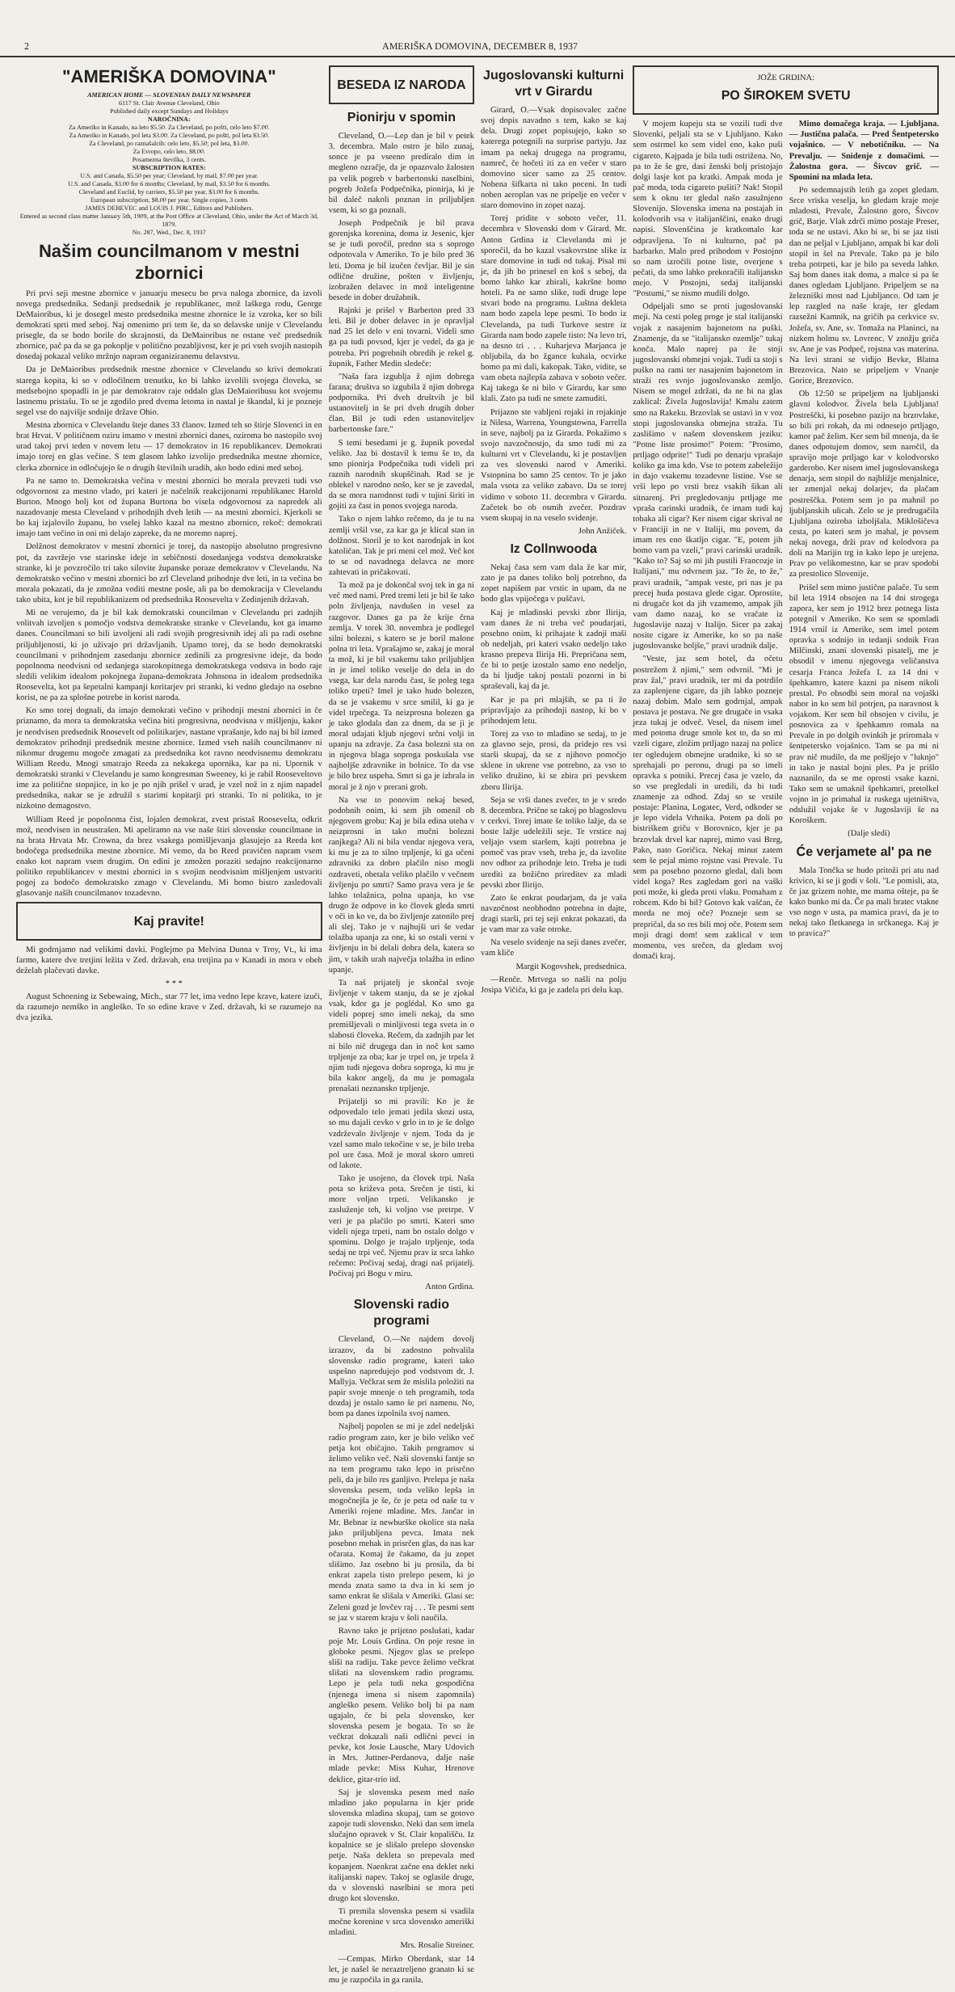2 AMERIŠKA DOMOVINA, DECEMBER 8, 1937
"AMERIŠKA DOMOVINA"
AMERICAN HOME — SLOVENIAN DAILY NEWSPAPER
6117 St. Clair Avenue Cleveland, Ohio
Published daily except Sundays and Holidays
NAROČNINA:
Za Ameriko in Kanado, na leto $5.50. Za Cleveland, po pošti, celo leto $7.00.
Za Ameriko in Kanado, pol leta $3.00. Za Cleveland, po pošti, pol leta $3.50.
Za Cleveland, po raznašalcih: celo leto, $5.50; pol leta, $3.00.
Za Evropo, celo leto, $8.00.
Posamezna številka, 3 cents.
SUBSCRIPTION RATES:
U.S. and Canada, $5.50 per year; Cleveland, by mail, $7.00 per year.
U.S. and Canada, $3.00 for 6 months; Cleveland, by mail, $3.50 for 6 months.
Cleveland and Euclid, by carriers, $5.50 per year, $3.00 for 6 months.
European subscription, $8.00 per year. Single copies, 3 cents
JAMES DEBEVEC and LOUIS J. PIRC, Editors and Publishers.
Entered as second class matter January 5th, 1909, at the Post Office at Cleveland, Ohio, under the Act of March 3d, 1879.
No. 287, Wed., Dec. 8, 1937
Našim councilmanom v mestni zbornici
Pri prvi seji mestne zbornice v januarju mesecu bo prva naloga zbornice, da izvoli novega predsednika. Sedanji predsednik je republikanec, mož laškega rodu, George DeMaioribus, ki je dosegel mesto predsednika mestne zbornice le iz vzroka, ker so bili demokrati sprti med seboj. Naj omenimo pri tem še, da so delavske unije v Clevelandu prisegle, da se bodo borile do skrajnosti, da DeMaioribus ne ostane več predsednik zbornice, pač pa da se ga pokoplje v politično pozabljivost, ker je pri vseh svojih nastopih dosedaj pokazal veliko mržnjo napram organiziranemu delavstvu.
Da je DeMaioribus predsednik mestne zbornice v Clevelandu so krivi demokrati starega kopita, ki so v odločilnem trenutku, ko bi lahko izvolili svojega človeka, se medsebojno spopadli in je par demokratov raje oddalo glas DeMaioribusu kot svojemu lastnemu pristašu. To se je zgodilo pred dvema letoma in nastal je škandal, ki je pozneje segel vse do najvišje sodnije države Ohio.
Mestna zbornica v Clevelandu šteje danes 33 članov. Izmed teh so štirje Slovenci in en brat Hrvat. V političnem oziru imamo v mestni zbornici danes, oziroma bo nastopilo svoj urad takoj prvi teden v novem letu — 17 demokratov in 16 republikancev. Demokrati imajo torej en glas večine. S tem glasom lahko izvolijo predsednika mestne zbornice, clerka zbornice in odločujejo še o drugih številnih uradih, ako bodo edini med seboj.
Pa ne samo to. Demokratska večina v mestni zbornici bo morala prevzeti tudi vso odgovornost za mestno vlado, pri kateri je načelnik reakcijonarni republikanec Harold Burton. Mnogo bolj kot od župana Burtona bo visela odgovornost za napredek ali nazadovanje mesta Cleveland v prihodnjih dveh letih — na mestni zbornici. Kjerkoli se bo kaj izjalovilo županu, bo vselej lahko kazal na mestno zbornico, rekoč: demokrati imajo tam večino in oni mi delajo zapreke, da ne moremo naprej.
Dolžnost demokratov v mestni zbornici je torej, da nastopijo absolutno progresivno pot, da zavržejo vse starinske ideje in sebičnosti dosedanjega vodstva demokratske stranke, ki je povzročilo tri tako silovite županske poraze demokratov v Clevelandu. Na demokratsko večino v mestni zbornici bo zrl Cleveland prihodnje dve leti, in ta večina bo morala pokazati, da je zmožna voditi mestne posle, ali pa bo demokracija v Clevelandu tako ubita, kot je bil republikanizem od predsednika Roosevelta v Zedinjenih državah.
Mi ne verujemo, da je bil kak demokratski councilman v Clevelandu pri zadnjih volitvah izvoljen s pomočjo vodstva demokratske stranke v Clevelandu, kot ga imamo danes. Councilmani so bili izvoljeni ali radi svojih progresivnih idej ali pa radi osebne priljubljenosti, ki jo uživajo pri državljanih. Upamo torej, da se bodo demokratski councilmani v prihodnjem zasedanju zbornice zedinili za progresivne ideje, da bodo popolnoma neodvisni od sedanjega starokopitnega demokratskega vodstva in bodo raje sledili velikim idealom pokojnega župana-demokrata Johnsona in idealom predsednika Roosevelta, kot pa šepetalni kampanji koritarjev pri stranki, ki vedno gledajo na osebno korist, ne pa za splošne potrebe in korist naroda.
Ko smo torej dognali, da imajo demokrati večino v prihodnji mestni zbornici in če priznamo, da mora ta demokratska večina biti progresivna, neodvisna v mišljenju, kakor je neodvisen predsednik Roosevelt od politikarjev, nastane vprašanje, kdo naj bi bil izmed demokratov prihodnji predsednik mestne zbornice. Izmed vseh naših councilmanov ni nikomur drugemu mogoče zmagati za predsednika kot ravno neodvisnemu demokratu William Reedu. Mnogi smatrajo Reeda za nekakega upornika, kar pa ni. Upornik v demokratski stranki v Clevelandu je samo kongresman Sweeney, ki je rabil Rooseveltovo ime za politične stopnjice, in ko je po njih prišel v urad, je vzel nož in z njim napadel predsednika, nakar se je združil s starimi kopitarji pri stranki. To ni politika, to je nizkotno demagostvo.
William Reed je popolnoma čist, lojalen demokrat, zvest pristaš Roosevelta, odkrit mož, neodvisen in neustrašen. Mi apeliramo na vse naše štiri slovenske councilmane in na brata Hrvata Mr. Crowna, da brez vsakega pomišljevanja glasujejo za Reeda kot bodočega predsednika mestne zbornice. Mi vemo, da bo Reed pravičen napram vsem enako kot napram vsem drugim. On edini je zmožen poraziti sedajno reakcijonarno politiko republikancev v mestni zbornici in s svojim neodvisnim mišljenjem ustvariti pogoj za bodočo demokratsko zmago v Clevelandu. Mi bomo bistro zasledovali glasovanje naših councilmanov tozadevno.
Kaj pravite!
Mi godrnjamo nad velikimi davki. Poglejmo pa Melvina Dunna v Troy, Vt., ki ima farmo, katere dve tretjini ležita v Zed. državah, ena tretjina pa v Kanadi in mora v obeh deželah plačevati davke.
* * *
August Schoening iz Sebewaing, Mich., star 77 let, ima vedno lepe krave, katere izuči, da razumejo nemško in angleško. To so edine krave v Zed. državah, ki se razumejo na dva jezika.
BESEDA IZ NARODA
Pionirju v spomin
Cleveland, O.—Lep dan je bil v petek 3. decembra. Malo ostro je bilo zunaj, sonce je pa vseeno predíralo dim in megleno ozračje, da je opazovalo žalosten pa velik pogreb v barbertonski naselbini, pogreb Jožefa Podpečnika, pionirja, ki je bil daleč nakoli poznan in priljubljen vsem, ki so ga poznali.
Joseph Podpečnik je bil prava gorenjska korenina, doma iz Jesenic, kjer se je tudi poročil, predno sta s soprogo odpotovala v Ameriko. To je bilo pred 36 leti. Doma je bil izučen čevljar. Bil je sin odlične družine, pošten v življenju, izobražen delavec in mož inteligentne besede in dober družabnik.
Rajnki je prišel v Barberton pred 33 leti. Bil je dober delavec in je opravljal nad 25 let delo v eni tovarni. Videli smo ga pa tudi povsod, kjer je vedel, da ga je potreba. Pri pogrebnih obredih je rekel g. župnik, Father Medin sledeče:
"Naša fara izgublja ž njim dobrega farana; društva so izgubila ž njim dobrega podpornika. Pri dveh društvih je bil ustanovitelj in še pri dveh drugih dober član. Bil je tudi eden ustanoviteljev barbertonske fare."
S temi besedami je g. župnik povedal veliko. Jaz bi dostavil k temu še to, da smo pionirja Podpečnika tudi videli pri raznih narodnih skupščinah. Rad se je oblekel v narodno nošo, ker se je zavedal, da se mora narodnost tudi v tujini širiti in gojiti za čast in ponos svojega naroda.
Tako o njem lahko rečemo, da je tu na zemlji vršil vse, za kar ga je klical stan in dolžnost. Storil je to kot narodnjak in kot katoličan. Tak je pri meni cel mož. Več kot to se od navadnega delavca ne more zahtevati in pričakovati.
Ta mož pa je dokončal svoj tek in ga ni več med nami. Pred tremi leti je bil še tako poln življenja, navdušen in vesel za razgovor. Danes ga pa že krije črna zemlja. V torek 30. novembra je podlegel silni bolezni, s katero se je boril malone polna tri leta. Vprašajmo se, zakaj je moral ta mož, ki je bil vsakemu tako priljubljen in je imel toliko veselje do dela in do vsega, kar dela narodu čast, še poleg tega toliko trpeti? Imel je tako hudo bolezen, da se je vsakemu v srce smilil, ki ga je videl trpečega. Ta neizprosna bolezen ga je tako glodala dan za dnem, da se ji je moral udajati kljub njegovi srčni volji in upanju na zdravje. Za časa bolezni sta on in njegova blaga soproga poskušala vse najboljše zdravnike in bolnice. To da vse je bilo brez uspeha. Smrt si ga je izbrala in moral je ž njo v prerani grob.
Na vse to ponovim nekaj besed, podobnih onim, ki sem jih omenil ob njegovem grobu: Kaj je bila edina uteha v neizprosni in tako mučni bolezni ranjkega? Ali ni bila vendar njegova vera, ki mu je za to silno trpljenje, ki ga učeni zdravniki za dobro plačilo niso mogli ozdraveti, obetala veliko plačilo v večnem življenju po smrti? Samo prava vera je še lahko tolažnica, polna upanja, ko vse drugo že odpove in ko človek gleda smrti v oči in ko ve, da bo življenje zatonilo prej ali slej. Tako je v najhujši uri še vedar tolažba upanja za one, ki so ostali verni v življenju in bi delali dobra dela, katera so jim, v takih urah največja tolažba in edino upanje.
Ta naš prijatelj je skončal svoje življenje v takem stanju, da se je zjokal vsak, kdor ga je poglédal. Ko smo ga videli poprej smo imeli nekaj, da smo premišljevali o minljivosti tega sveta in o slabosti človeka. Rečem, da zadnjih par let ni bilo nič drugega dan in noč kot samo trpljenje za oba; kar je trpel on, je trpela ž njim tudi njegova dobra soproga, ki mu je bila kakor angelj, da mu je pomagala prenašati neznansko trpljenje.
Prijatelji so mi pravili: Ko je že odpovedalo telo jemati jedila skozi usta, so mu dajali cevko v grlo in to je še dolgo vzdrževalo življenje v njem. Toda da je vzel samo malo tekočine v se, je bilo treba pol ure časa. Mož je moral skoro umreti od lakote.
Tako je usojeno, da človek trpi. Naša pota so križeva pota. Srečen je tisti, ki more voljno trpeti. Velikansko je zasluženje teh, ki voljno vse pretrpe. V veri je pa plačilo po smrti. Kateri smo videli njega trpeti, nam bo ostalo dolgo v spominu. Dolgo je trajalo trpljenje, toda sedaj ne trpi več. Njemu prav iz srca lahko rečemo: Počivaj sedaj, dragi naš prijatelj. Počivaj pri Bogu v miru.
Anton Grdina.
Slovenski radio programi
Cleveland, O.—Ne najdem dovolj izrazov, da bi zadostno pohvalila slovenske radio programe, kateri tako uspešno napredujejo pod vodstvom dr. J. Mallyja. Večkrat sem že mislila položiti na papir svoje mnenje o teh programih, toda dozdaj je ostalo samo še pri namenu. No, bom pa danes izpolnila svoj namen.
Najbolj popolen se mi je zdel nedeljski radio program zato, ker je bilo veliko več petja kot običajno. Takih programov si želimo veliko več. Naši slovenski fantje so na tem programu tako lepo in prisrčno peli, da je bilo res ganljivo. Prelepa je naša slovenska pesem, toda veliko lepša in mogočnejša je še, če je peta od naše tu v Ameriki rojene mladine. Mrs. Jančar in Mr. Bebnar iz newburške okolice sta naša jako priljubljena pevca. Imata nek posebno mehak in prisrčen glas, da nas kar očarata. Komaj že čakamo, da ju zopet slišimo. Jaz osebno bi ju prosila, da bi enkrat zapela tisto prelepo pesem, ki jo menda znata samo ta dva in ki sem jo samo enkrat še slišala v Ameriki. Glasi se: Zeleni gozd je lovčev raj . . . Te pesmi sem se jaz v starem kraju v šoli naučila.
Ravno tako je prijetno poslušati, kadar poje Mr. Louis Grdina. On poje resne in globoke pesmi. Njegov glas se prelepo sliši na radiju. Take pevce želimo večkrat slišati na slovenskem radio programu. Lepo je pela tudi neka gospodična (njenega imena si nisem zapomnila) angleško pesem. Veliko bolj bi pa nam ugajalo, če bi pela slovensko, ker slovenska pesem je bogata. To so že večkrat dokazali naši odlični pevci in pevke, kot Josie Lausche, Mary Udovich in Mrs. Juttner-Perdanova, dalje naše mlade pevke: Miss Kuhar, Hrenove deklice, gitar-trio itd.
Saj je slovenska pesem med našo mladino jako popularna in kjer pride slovenska mladina skupaj, tam se gotovo zapoje tudi slovensko. Neki dan sem imela slučajno opravek v St. Clair kopališču. Iz kopalnice se je slišalo prelepo slovensko petje. Naša dekleta so prepevala med kopanjem. Naenkrat začne ena deklet neki italijanski napev. Takoj se oglasile druge, da v slovenski naselbini se mora peti drugo kot slovensko.
Ti premila slovenska pesem si vsadila močne korenine v srca slovensko ameriški mladini.
Mrs. Rosalie Streiner.
—Cempas. Mirko Oberdank, star 14 let, je našel še neraztreljeno granato ki se mu je razpočila in ga ranila.
Jugoslovanski kulturni vrt v Girardu
Girard, O.—Vsak dopisovalec začne svoj dopis navadno s tem, kako se kaj dela. Drugi zopet popisujejo, kako so katerega potegnili na surprise partyju. Jaz imam pa nekaj drugega na programu, namreč, če hočeti iti za en večer v staro domovino sicer samo za 25 centov. Nobena šifkarta ni tako poceni. In tudi noben aeroplan vas ne pripelje en večer v staro domovino in zopet nazaj.
Torej pridite v soboto večer, 11. decembra v Slovenski dom v Girard. Mr. Anton Grdina iz Clevelanda mi je sporočil, da bo kazal vsakovrstne slike iz stare domovine in tudi od tukaj. Pisal mi je, da jih bo prinesel en koš s seboj, da bomo lahko kar zbirali, kakršne bomo hoteli. Pa ne samo slike, tudi druge lepe stvari bodo na programu. Luštna dekleta nam bodo zapela lepe pesmi. To bodo iz Clevelanda, pa tudi Turkove sestre iz Girarda nam bodo zapele tisto: Na levo tri, na desno tri . . . Kuharjeva Marjanca je obljubila, da bo žgance kuhala, ocvirke bomo pa mi dali, kakopak. Tako, vidite, se vam obeta najlepša zabava v soboto večer. Kaj takega še ni bilo v Girardu, kar smo klali. Zato pa tudi ne smete zamuditi.
Prijazno ste vabljeni rojaki in rojakinje iz Nilesa, Warrena, Youngstowna, Farrella in seve, najbolj pa iz Girarda. Pokažimo s svojo navzočnostjo, da smo tudi mi za kulturni vrt v Clevelandu, ki je postavljen za ves slovenski narod v Ameriki. Vstopnina bo samo 25 centov. To je jako mala vsota za veliko zabavo. Da se torej vidimo v soboto 11. decembra v Girardu. Začetek bo ob osmih zvečer. Pozdrav vsem skupaj in na veselo svidenje.
John Anžiček.
Iz Collnwooda
Nekaj časa sem vam dala že kar mir, zato je pa danes toliko bolj potrebno, da zopet napišem par vrstic in upam, da ne bodo glas vpijočega v puščavi.
Kaj je mladinski pevski zbor Ilirija, vam danes že ni treba več poudarjati, posebno onim, ki prihajate k zadnji maši ob nedeljah, pri kateri vsako nedeljo tako krasno prepeva Ilirija Hi. Prepričana sem, če bi to petje izostalo samo eno nedeljo, da bi ljudje takoj postali pozorni in bi spraševali, kaj da je.
Kar je pa pri mlajših, se pa ti že pripravljajo za prihodnji nastop, ki bo v prihodnjem letu.
Torej za vso to mladino se sedaj, to je za glavno sejo, prosi, da pridejo res vsi starši skupaj, da se z njihovo pomočjo sklene in ukrene vse potrebno, za vso to veliko družino, ki se zbira pri pevskem zboru Ilirija.
Seja se vrši danes zvečer, to je v sredo 8. decembra. Prične se takoj po blagoslovu v cerkvi. Torej imate še toliko lažje, da se boste lažje udeležili seje. Te vrstice naj veljajo vsem staršem, kajti potrebna je pomoč vas prav vseh, treba je, da izvolite nov odbor za prihodnje leto. Treba je tudi urediti za božično prireditev za mladi pevski zbor Ilirijo.
Zato še enkrat poudarjam, da je vaša navzočnost neobhodno potrebna in dajte, dragi starši, pri tej seji enkrat pokazati, da je vam mar za vaše otroke.
Na veselo svidenje na seji danes zvečer, vam kliče
Margit Kogovshek, predsednica.
—Renče. Mrtvega so našli na polju Josipa Vičiča, ki ga je zadela pri delu kap.
JOŽE GRDINA:
PO ŠIROKEM SVETU
V mojem kupeju sta se vozili tudi dve Slovenki, peljali sta se v Ljubljano. Kako sem ostrmel ko sem videl eno, kako puši cigareto. Kajpada je bila tudi ostrižena. No, pa to že še gre, dasi ženski bolj pristojajo dolgi lasje kot pa kratki. Ampak moda je pač moda, toda cigareto pušiti? Nak! Stopil sem k oknu ter gledal našo zasužnjeno Slovenijo. Slovenska imena na postajah in kolodvorih vsa v italijanščini, enako drugi napisi. Slovenščina je kratkomalo kar odpravljena. To ni kulturno, pač pa barbarko. Malo pred prihodom v Postojno so nam izročili potne liste, overjene s pečati, da smo lahko prekoračili italijansko mejo. V Postojni, sedaj italijanski "Postumi," se nismo mudili dolgo.
Odpeljali smo se proti jugoslovanski meji. Na cesti poleg proge je stal italijanski vojak z nasajenim bajonetom na puški. Znamenje, da se "italijansko ozemlje" tukaj konča. Malo naprej pa že stoji jugoslovanski obmejni vojak. Tudi ta stoji s puško na rami ter nasajenim bajonetom in straži res svojo jugoslovansko zemljo. Nisem se mogel zdržati, da ne bi na glas zaklical: Živela Jugoslavija! Kmalu zatem smo na Rakeku. Brzovlak se ustavi in v voz stopi jugoslovanska obmejna straža. Tu zaslišimo v našem slovenskem jeziku: "Potne liste prosimo!" Potem: "Prosimo, prtljago odprite!" Tudi po denarju vprašajo koliko ga ima kdo. Vse to potem zabeležijo in dajo vsakemu tozadevne listine. Vse se vrši lepo po vrsti brez vsakih šikan ali sitnarenj. Pri pregledovanju prtljage me vpraša carinski uradnik, če imam tudi kaj tobaka ali cigar? Ker nisem cigar skrival ne v Franciji in ne v Italiji, mu povem, da imam res eno škatljo cigar. "E, potem jih bomo vam pa vzeli," pravi carinski uradnik. "Kako to? Saj so mi jih pustili Francozje in Italijani," mu odvrnem jaz. "To že, to že," pravi uradnik, "ampak veste, pri nas je pa precej huda postava glede cigar. Oprostite, ni drugače kot da jih vzamemo, ampak jih vam damo nazaj, ko se vračate iz Jugoslavije nazaj v Italijo. Sicer pa zakaj nosite cigare iz Amerike, ko so pa naše jugoslovanske boljše," pravi uradnik dalje.
"Veste, jaz sem hotel, da očetu postrežem ž njimi," sem odvrnil. "Mi je prav žal," pravi uradnik, ter mi da potrdilo za zaplenjene cigare, da jih lahko pozneje nazaj dobim. Malo sem godrnjal, ampak postava je postava. Ne gre drugače in vsaka jeza tukaj je odveč. Vesel, da nisem imel med potoma druge smole kot to, da so mi vzeli cigare, zložim prtljago nazaj na police ter ogledujem obmejne uradnike, ki so se sprehajali po peronu, drugi pa so imeli opravka s potniki. Precej časa je vzelo, da so vse pregledali in uredili, da bi tudi znamenje za odhod. Zdaj so se vrstile postaje: Planina, Logatec, Verd, odkoder se je lepo videla Vrhnika. Potem pa doli po bistriškem griču v Borovnico, kjer je pa brzovlak drvel kar naprej, mimo vasi Breg, Pako, nato Goričica. Nekaj minut zatem sem še pejal mimo rojstne vasi Prevale. Tu sem pa posebno pozorno gledal, dali bom videl koga? Res zagledam gori na vaški poti može, ki gleda proti vlaku. Pomaham z robcem. Kdo bi bil? Gotovo kak vaščan, če morda ne moj oče? Pozneje sem se prepričal, da so res bili moj oče. Potem sem moji dragi dom! sem zaklical v tem momentu, ves srečen, da gledam svoj domači kraj.
Mimo domačega kraja. — Ljubljana. — Justična palača. — Pred Šentpetersko vojašnico. — V nebotičniku. — Na Prevalju. — Snidenje z domačimi. — Žalostna gora. — Šivcov grič. — Spomini na mlada leta.
Po sedemnajstih letih ga zopet gledam. Srce vriska veselja, ko gledam kraje moje mladosti, Prevale, Žalostno goro, Šivcov grič, Barje. Vlak zdrči mimo postaje Preser, toda se ne ustavi. Ako bi se, bi se jaz tisti dan ne peljal v Ljubljano, ampak bi kar doli stopil in šel na Prevale. Tako pa je bilo treba potrpeti, kar je bilo pa seveda lahko. Saj bom danes itak doma, a malce si pa še danes ogledam Ljubljano. Pripeljem se na železniški most nad Ljubljanco. Od tam je lep razgled na naše kraje, ter gledam razsežni Kamnik, na gričih pa cerkvice sv. Jožefa, sv. Ane, sv. Tomaža na Planinci, na nizkem holmu sv. Lovrenc. V znožju griča sv. Ane je vas Podpeč, rojstna vas materina. Na levi strani se vidijo Bevke, Blatna Brezovica. Nato se pripeljem v Vnanje Gorice, Brezovico.
Ob 12:50 se pripeljem na ljubljanski glavni kolodvor. Živela bela Ljubljana! Postreščki, ki posebno pazijo na brzovlake, so bili pri rokah, da mi odnesejo prtljago, kamor pač želim. Ker sem bil mnenja, da še danes odpotujem domov, sem naročil, da spravijo moje prtljago kar v kolodvorsko garderobo. Ker nisem imel jugoslovanskega denarja, sem stopil do najbližje menjalnice, ter zmenjal nekaj dolarjev, da plačam postreščka. Potem sem jo pa mahnil po ljubljanskih ulicah. Zelo se je predrugačila Ljubljana oziroba izboljšala. Miklošičeva cesta, po kateri sem jo mahal, je povsem nekaj novega, drži prav od kolodvora pa doli na Marijin trg in kako lepo je urejena. Prav po velikomestno, kar se prav spodobi za prestolico Slovenije.
Prišel sem mimo justične palače. Tu sem bil leta 1914 obsojen na 14 dni strogega zapora, ker sem jo 1912 brez potnega lista potegnil v Ameriko. Ko sem se spomladi 1914 vrnil iz Amerike, sem imel potem opravka s sodnijo in tedanji sodnik Fran Milčinski, znani slovenski pisatelj, me je obsodil v imenu njegovega veličanstva cesarja Franca Jožefa I. za 14 dni v špehkamro, katere kazni pa nisem nikoli prestal. Po obsodbi sem moral na vojaški nabor in ko sem bil potrjen, pa naravnost k vojakom. Ker sem bil obsojen v civilu, je posnovica za v špehkamro romala na Prevale in po dolgih ovinkih je priromala v šentpetersko vojašnico. Tam se pa mi ni prav nič mudilo, da me pošljejo v "luknjo" in tako je nastal bojni ples. Pa je prišlo naznanilo, da se me oprosti vsake kazni. Tako sem se umaknil špehkamri, pretolkel vojno in jo primahal iz ruskega ujetništva, odslužil vojake še v Jugoslaviji še na Koroškem.
(Dalje sledi)
Će verjamete al' pa ne
Mala Tončka se hudo pritoži pri atu nad krivico, ki se ji godi v šoli. "Le pomisli, ata, če jaz grizem nohte, me mama ošteje, pa še kako bunko mi da. Če pa mali bratec vtakne vso nogo v usta, pa mamica pravi, da je to nekaj tako fletkanega in srčkanega. Kaj je to pravica?"